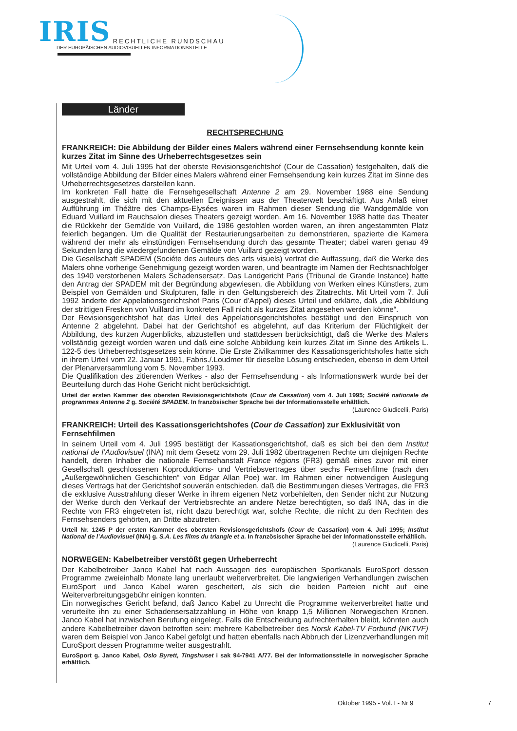IRIS RECHTLICHE RUNDSCHAU
DER EUROPÄISCHEN AUDIOVISUELLEN INFORMATIONSSTELLE
Länder
RECHTSPRECHUNG
FRANKREICH: Die Abbildung der Bilder eines Malers während einer Fernsehsendung konnte kein kurzes Zitat im Sinne des Urheberrechtsgesetzes sein
Mit Urteil vom 4. Juli 1995 hat der oberste Revisionsgerichtshof (Cour de Cassation) festgehalten, daß die vollständige Abbildung der Bilder eines Malers während einer Fernsehsendung kein kurzes Zitat im Sinne des Urheberrechtsgesetzes darstellen kann.
Im konkreten Fall hatte die Fernsehgesellschaft Antenne 2 am 29. November 1988 eine Sendung ausgestrahlt, die sich mit den aktuellen Ereignissen aus der Theaterwelt beschäftigt. Aus Anlaß einer Aufführung im Théâtre des Champs-Elysées waren im Rahmen dieser Sendung die Wandgemälde von Eduard Vuillard im Rauchsalon dieses Theaters gezeigt worden. Am 16. November 1988 hatte das Theater die Rückkehr der Gemälde von Vuillard, die 1986 gestohlen worden waren, an ihren angestammten Platz feierlich begangen. Um die Qualität der Restaurierungsarbeiten zu demonstrieren, spazierte die Kamera während der mehr als einstündigen Fernsehsendung durch das gesamte Theater; dabei waren genau 49 Sekunden lang die wiedergefundenen Gemälde von Vuillard gezeigt worden.
Die Gesellschaft SPADEM (Sociéte des auteurs des arts visuels) vertrat die Auffassung, daß die Werke des Malers ohne vorherige Genehmigung gezeigt worden waren, und beantragte im Namen der Rechtsnachfolger des 1940 verstorbenen Malers Schadensersatz. Das Landgericht Paris (Tribunal de Grande Instance) hatte den Antrag der SPADEM mit der Begründung abgewiesen, die Abbildung von Werken eines Künstlers, zum Beispiel von Gemälden und Skulpturen, falle in den Geltungsbereich des Zitatrechts. Mit Urteil vom 7. Juli 1992 änderte der Appelationsgerichtshof Paris (Cour d’Appel) dieses Urteil und erklärte, daß „die Abbildung der strittigen Fresken von Vuillard im konkreten Fall nicht als kurzes Zitat angesehen werden könne“.
Der Revisionsgerichtshof hat das Urteil des Appelationsgerichtshofes bestätigt und den Einspruch von Antenne 2 abgelehnt. Dabei hat der Gerichtshof es abgelehnt, auf das Kriterium der Flüchtigkeit der Abbildung, des kurzen Augenblicks, abzustellen und stattdessen berücksichtigt, daß die Werke des Malers vollständig gezeigt worden waren und daß eine solche Abbildung kein kurzes Zitat im Sinne des Artikels L. 122-5 des Urheberrechtsgesetzes sein könne. Die Erste Zivilkammer des Kassationsgerichtshofes hatte sich in ihrem Urteil vom 22. Januar 1991, Fabris./.Loudmer für dieselbe Lösung entschieden, ebenso in dem Urteil der Plenarversammlung vom 5. November 1993.
Die Qualifikation des zitierenden Werkes - also der Fernsehsendung - als Informationswerk wurde bei der Beurteilung durch das Hohe Gericht nicht berücksichtigt.
Urteil der ersten Kammer des obersten Revisionsgerichtshofs (Cour de Cassation) vom 4. Juli 1995; Société nationale de programmes Antenne 2 g. Société SPADEM. In französischer Sprache bei der Informationsstelle erhältlich.
(Laurence Giudicelli, Paris)
FRANKREICH: Urteil des Kassationsgerichtshofes (Cour de Cassation) zur Exklusivität von Fernsehfilmen
In seinem Urteil vom 4. Juli 1995 bestätigt der Kassationsgerichtshof, daß es sich bei den dem Institut national de l’Audiovisuel (INA) mit dem Gesetz vom 29. Juli 1982 übertragenen Rechte um diejnigen Rechte handelt, deren Inhaber die nationale Fernsehanstalt France régions (FR3) gemäß eines zuvor mit einer Gesellschaft geschlossenen Koproduktions- und Vertriebsvertrages über sechs Fernsehfilme (nach den „Außergewöhnlichen Geschichten“ von Edgar Allan Poe) war. Im Rahmen einer notwendigen Auslegung dieses Vertrags hat der Gerichtshof souverän entschieden, daß die Bestimmungen dieses Vertrages, die FR3 die exklusive Ausstrahlung dieser Werke in ihrem eigenen Netz vorbehielten, den Sender nicht zur Nutzung der Werke durch den Verkauf der Vertriebsrechte an andere Netze berechtigten, so daß INA, das in die Rechte von FR3 eingetreten ist, nicht dazu berechtigt war, solche Rechte, die nicht zu den Rechten des Fernsehsenders gehörten, an Dritte abzutreten.
Urteil Nr. 1245 P der ersten Kammer des obersten Revisionsgerichtshofs (Cour de Cassation) vom 4. Juli 1995; Institut National de l’Audiovisuel (INA) g. S.A. Les films du triangle et a. In französischer Sprache bei der Informationsstelle erhältlich.
(Laurence Giudicelli, Paris)
NORWEGEN: Kabelbetreiber verstößt gegen Urheberrecht
Der Kabelbetreiber Janco Kabel hat nach Aussagen des europäischen Sportkanals EuroSport dessen Programme zweieinhalb Monate lang unerlaubt weiterverbreitet. Die langwierigen Verhandlungen zwischen EuroSport und Janco Kabel waren gescheitert, als sich die beiden Parteien nicht auf eine Weiterverbreitungsgebühr einigen konnten.
Ein norwegisches Gericht befand, daß Janco Kabel zu Unrecht die Programme weiterverbreitet hatte und verurteilte ihn zu einer Schadensersatzzahlung in Höhe von knapp 1,5 Millionen Norwegischen Kronen. Janco Kabel hat inzwischen Berufung eingelegt. Falls die Entscheidung aufrechterhalten bleibt, könnten auch andere Kabelbetreiber davon betroffen sein: mehrere Kabelbetreiber des Norsk Kabel-TV Forbund (NKTVF) waren dem Beispiel von Janco Kabel gefolgt und hatten ebenfalls nach Abbruch der Lizenzverhandlungen mit EuroSport dessen Programme weiter ausgestrahlt.
EuroSport g. Janco Kabel, Oslo Byrett, Tingshuset i sak 94-7941 A/77. Bei der Informationsstelle in norwegischer Sprache erhältlich.
Oktober 1995 - Vol. I - Nr 9 7